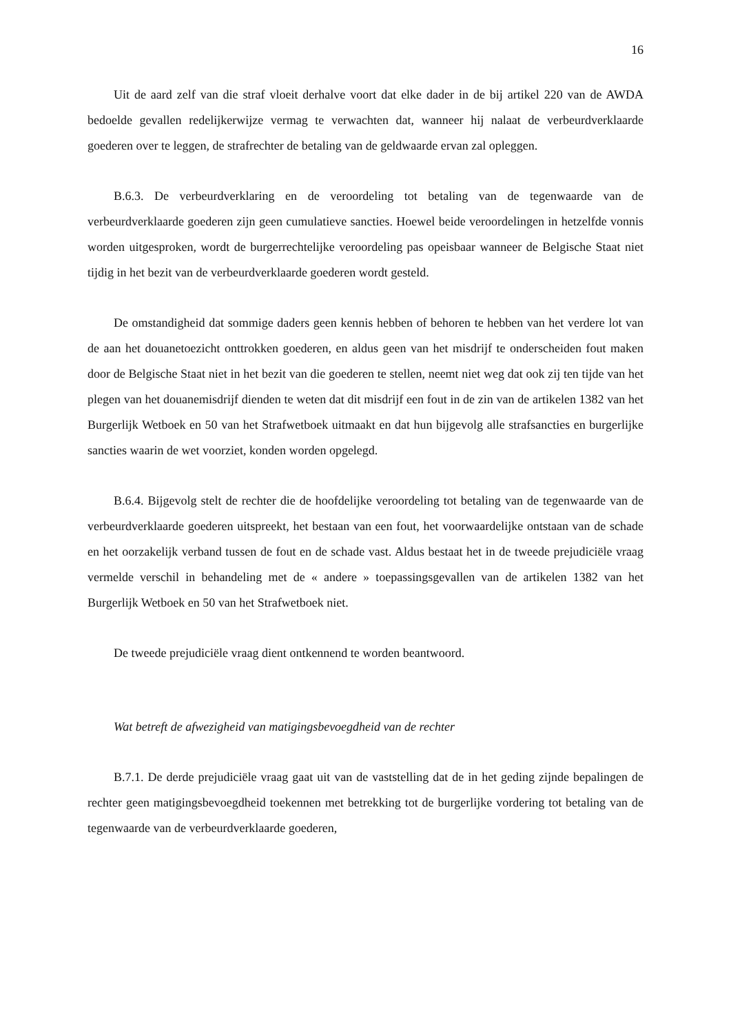16
Uit de aard zelf van die straf vloeit derhalve voort dat elke dader in de bij artikel 220 van de AWDA bedoelde gevallen redelijkerwijze vermag te verwachten dat, wanneer hij nalaat de verbeurdverklaarde goederen over te leggen, de strafrechter de betaling van de geldwaarde ervan zal opleggen.
B.6.3. De verbeurdverklaring en de veroordeling tot betaling van de tegenwaarde van de verbeurdverklaarde goederen zijn geen cumulatieve sancties. Hoewel beide veroordelingen in hetzelfde vonnis worden uitgesproken, wordt de burgerrechtelijke veroordeling pas opeisbaar wanneer de Belgische Staat niet tijdig in het bezit van de verbeurdverklaarde goederen wordt gesteld.
De omstandigheid dat sommige daders geen kennis hebben of behoren te hebben van het verdere lot van de aan het douanetoezicht onttrokken goederen, en aldus geen van het misdrijf te onderscheiden fout maken door de Belgische Staat niet in het bezit van die goederen te stellen, neemt niet weg dat ook zij ten tijde van het plegen van het douanemisdrijf dienden te weten dat dit misdrijf een fout in de zin van de artikelen 1382 van het Burgerlijk Wetboek en 50 van het Strafwetboek uitmaakt en dat hun bijgevolg alle strafsancties en burgerlijke sancties waarin de wet voorziet, konden worden opgelegd.
B.6.4. Bijgevolg stelt de rechter die de hoofdelijke veroordeling tot betaling van de tegenwaarde van de verbeurdverklaarde goederen uitspreekt, het bestaan van een fout, het voorwaardelijke ontstaan van de schade en het oorzakelijk verband tussen de fout en de schade vast. Aldus bestaat het in de tweede prejudiciële vraag vermelde verschil in behandeling met de « andere » toepassingsgevallen van de artikelen 1382 van het Burgerlijk Wetboek en 50 van het Strafwetboek niet.
De tweede prejudiciële vraag dient ontkennend te worden beantwoord.
Wat betreft de afwezigheid van matigingsbevoegdheid van de rechter
B.7.1. De derde prejudiciële vraag gaat uit van de vaststelling dat de in het geding zijnde bepalingen de rechter geen matigingsbevoegdheid toekennen met betrekking tot de burgerlijke vordering tot betaling van de tegenwaarde van de verbeurdverklaarde goederen,